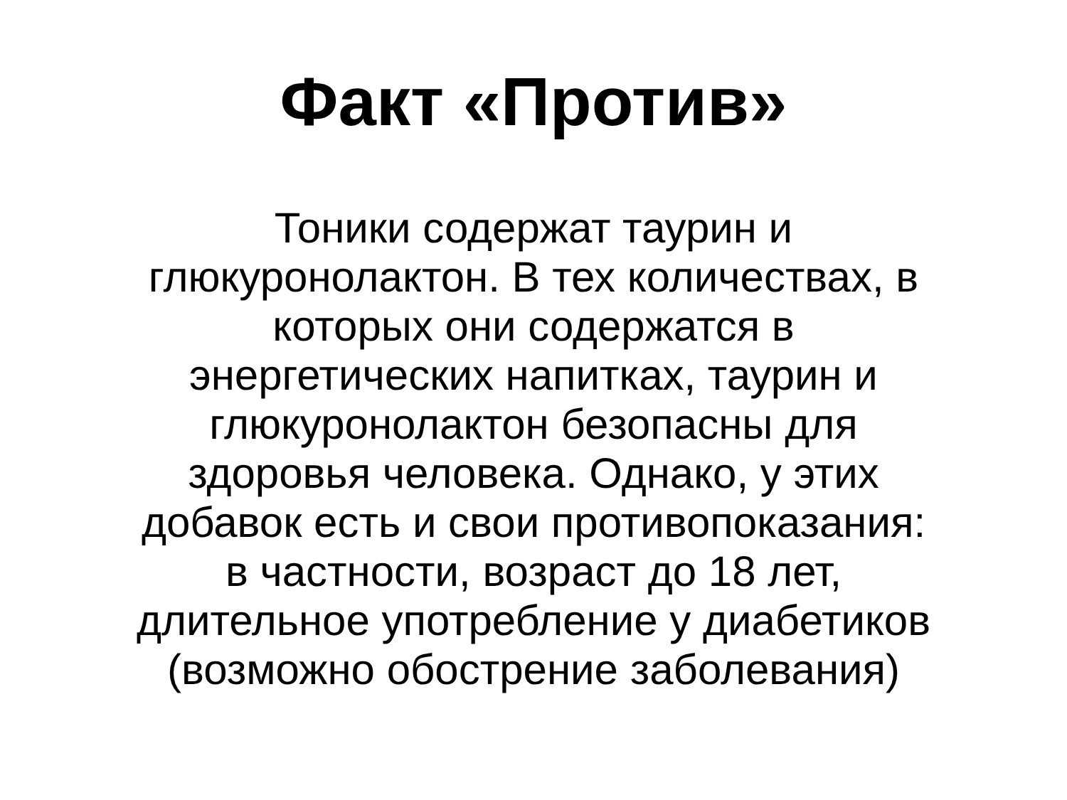Факт «Против»
Тоники содержат таурин и
глюкуронолактон. В тех количествах, в
которых они содержатся в
энергетических напитках, таурин и
глюкуронолактон безопасны для
здоровья человека. Однако, у этих
добавок есть и свои противопоказания:
в частности, возраст до 18 лет,
длительное употребление у диабетиков
(возможно обострение заболевания)